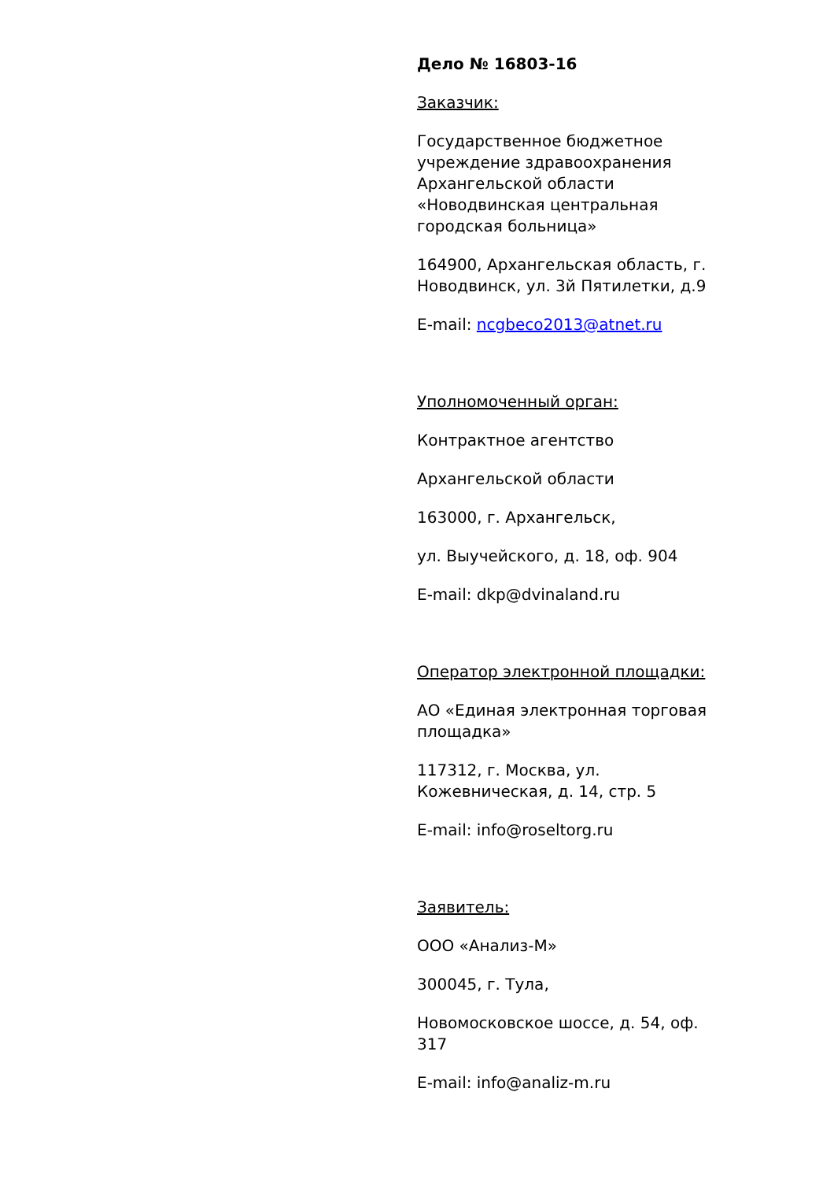Дело № 16803-16
Заказчик:
Государственное бюджетное учреждение здравоохранения Архангельской области «Новодвинская центральная городская больница»
164900, Архангельская область, г. Новодвинск, ул. 3й Пятилетки, д.9
E-mail: ncgbeco2013@atnet.ru
Уполномоченный орган:
Контрактное агентство
Архангельской области
163000, г. Архангельск,
ул. Выучейского, д. 18, оф. 904
E-mail: dkp@dvinaland.ru
Оператор электронной площадки:
АО «Единая электронная торговая площадка»
117312, г. Москва, ул. Кожевническая, д. 14, стр. 5
E-mail: info@roseltorg.ru
Заявитель:
ООО «Анализ-М»
300045, г. Тула,
Новомосковское шоссе, д. 54, оф. 317
E-mail: info@analiz-m.ru